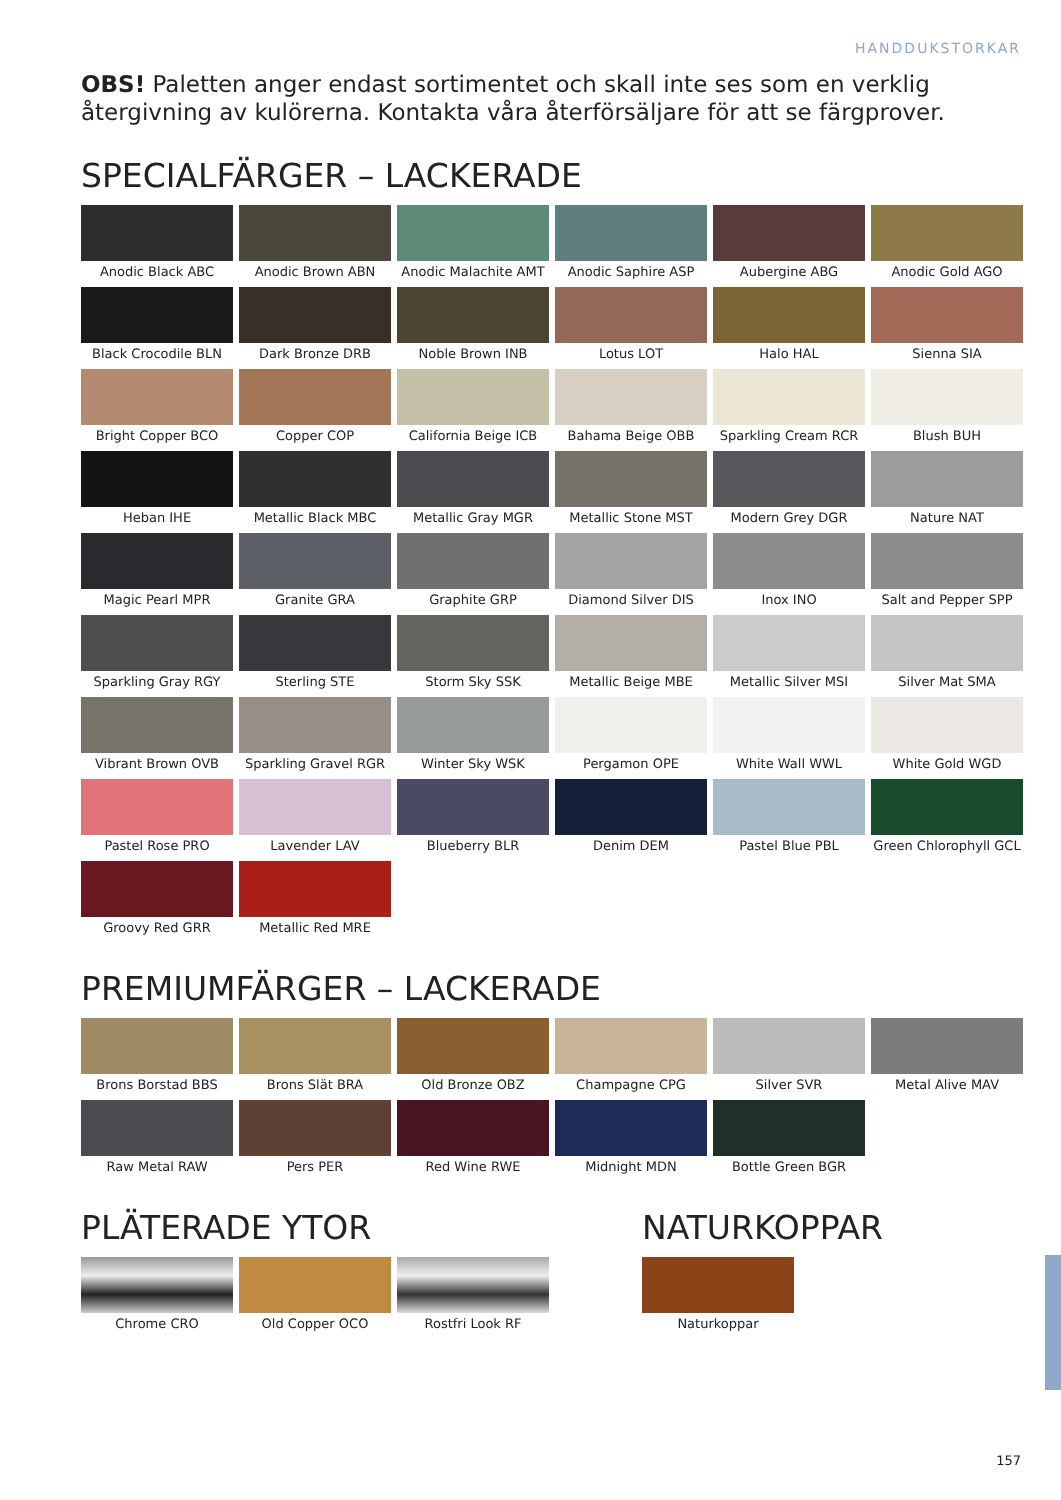HANDDUKSTORKAR
OBS! Paletten anger endast sortimentet och skall inte ses som en verklig återgivning av kulörerna. Kontakta våra återförsäljare för att se färgprover.
SPECIALFÄRGER – LACKERADE
Anodic Black ABC
Anodic Brown ABN
Anodic Malachite AMT
Anodic Saphire ASP
Aubergine ABG
Anodic Gold AGO
Black Crocodile BLN
Dark Bronze DRB
Noble Brown INB
Lotus LOT
Halo HAL
Sienna SIA
Bright Copper BCO
Copper COP
California Beige ICB
Bahama Beige OBB
Sparkling Cream RCR
Blush BUH
Heban IHE
Metallic Black MBC
Metallic Gray MGR
Metallic Stone MST
Modern Grey DGR
Nature NAT
Magic Pearl MPR
Granite GRA
Graphite GRP
Diamond Silver DIS
Inox INO
Salt and Pepper SPP
Sparkling Gray RGY
Sterling STE
Storm Sky SSK
Metallic Beige MBE
Metallic Silver MSI
Silver Mat SMA
Vibrant Brown OVB
Sparkling Gravel RGR
Winter Sky WSK
Pergamon OPE
White Wall WWL
White Gold WGD
Pastel Rose PRO
Lavender LAV
Blueberry BLR
Denim DEM
Pastel Blue PBL
Green Chlorophyll GCL
Groovy Red GRR
Metallic Red MRE
PREMIUMFÄRGER – LACKERADE
Brons Borstad BBS
Brons Slät BRA
Old Bronze OBZ
Champagne CPG
Silver SVR
Metal Alive MAV
Raw Metal RAW
Pers PER
Red Wine RWE
Midnight MDN
Bottle Green BGR
PLÄTERADE YTOR
Chrome CRO
Old Copper OCO
Rostfri Look RF
NATURKOPPAR
Naturkoppar
157